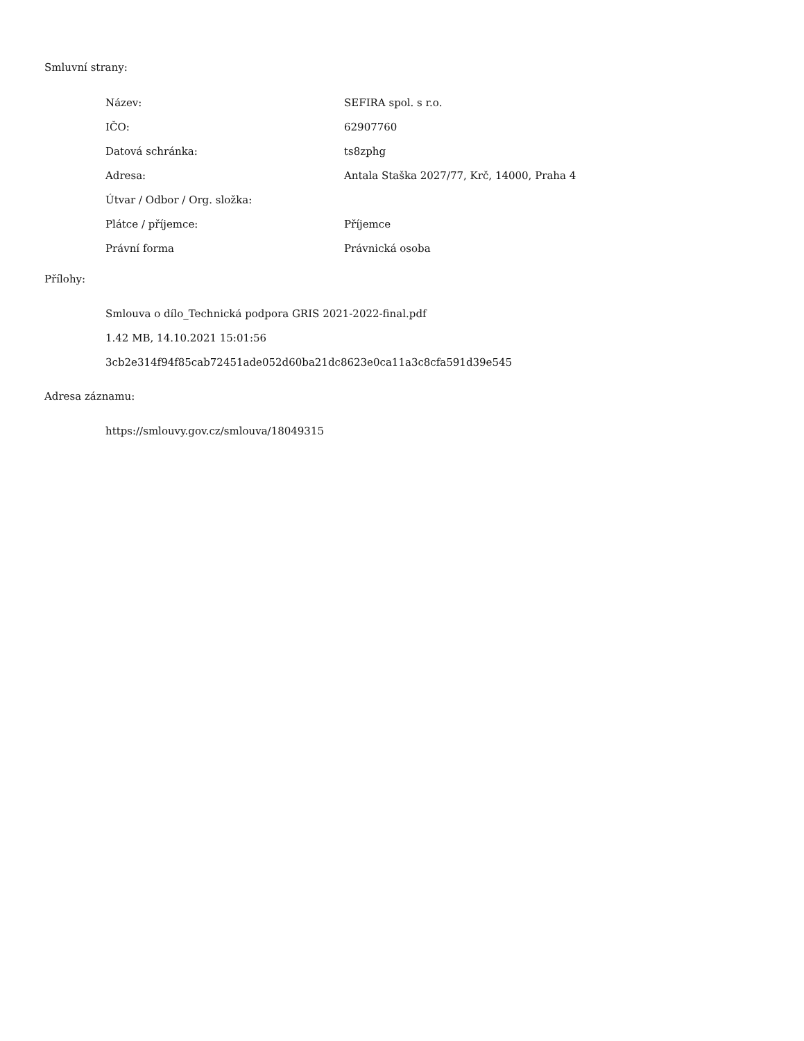Smluvní strany:
| Název: | SEFIRA spol. s r.o. |
| IČO: | 62907760 |
| Datová schránka: | ts8zphg |
| Adresa: | Antala Staška 2027/77, Krč, 14000, Praha 4 |
| Útvar / Odbor / Org. složka: | |
| Plátce / příjemce: | Příjemce |
| Právní forma | Právnická osoba |
Přílohy:
Smlouva o dílo_Technická podpora GRIS 2021-2022-final.pdf
1.42 MB, 14.10.2021 15:01:56
3cb2e314f94f85cab72451ade052d60ba21dc8623e0ca11a3c8cfa591d39e545
Adresa záznamu:
https://smlouvy.gov.cz/smlouva/18049315